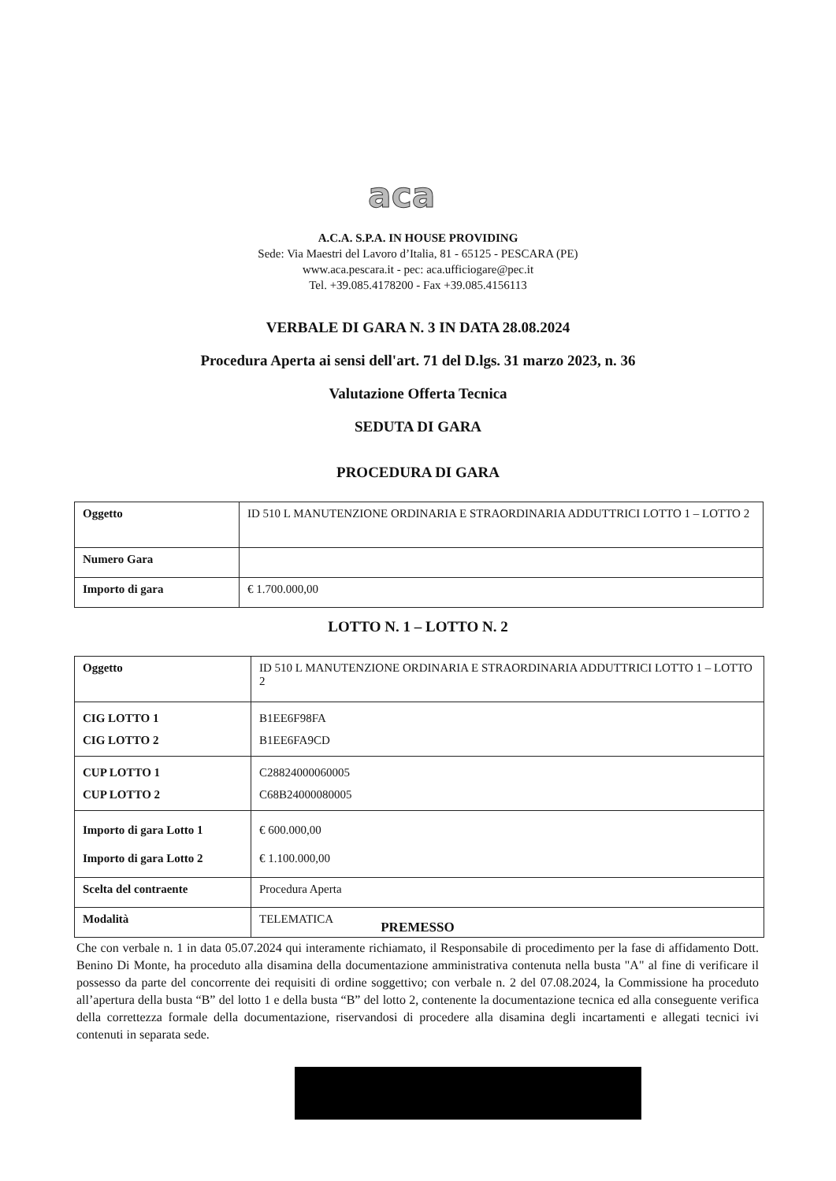aca
A.C.A. S.P.A. IN HOUSE PROVIDING
Sede: Via Maestri del Lavoro d’Italia, 81 - 65125 - PESCARA (PE)
www.aca.pescara.it - pec: aca.ufficiogare@pec.it
Tel. +39.085.4178200 - Fax +39.085.4156113
VERBALE DI GARA N. 3 IN DATA 28.08.2024
Procedura Aperta ai sensi dell'art. 71 del D.lgs. 31 marzo 2023, n. 36
Valutazione Offerta Tecnica
SEDUTA DI GARA
PROCEDURA DI GARA
| Oggetto | ID 510 L MANUTENZIONE ORDINARIA E STRAORDINARIA ADDUTTRICI LOTTO 1 – LOTTO 2 |
| Numero Gara | |
| Importo di gara | € 1.700.000,00 |
LOTTO N. 1 – LOTTO N. 2
| Oggetto | ID 510 L MANUTENZIONE ORDINARIA E STRAORDINARIA ADDUTTRICI LOTTO 1 – LOTTO 2 |
| CIG LOTTO 1 CIG LOTTO 2 | B1EE6F98FA B1EE6FA9CD |
| CUP LOTTO 1 CUP LOTTO 2 | C28824000060005 C68B24000080005 |
| Importo di gara Lotto 1 Importo di gara Lotto 2 | € 600.000,00 € 1.100.000,00 |
| Scelta del contraente | Procedura Aperta |
| Modalità | TELEMATICA |
PREMESSO
Che con verbale n. 1 in data 05.07.2024 qui interamente richiamato, il Responsabile di procedimento per la fase di affidamento Dott. Benino Di Monte, ha proceduto alla disamina della documentazione amministrativa contenuta nella busta "A" al fine di verificare il possesso da parte del concorrente dei requisiti di ordine soggettivo; con verbale n. 2 del 07.08.2024, la Commissione ha proceduto all’apertura della busta “B” del lotto 1 e della busta “B” del lotto 2, contenente la documentazione tecnica ed alla conseguente verifica della correttezza formale della documentazione, riservandosi di procedere alla disamina degli incartamenti e allegati tecnici ivi contenuti in separata sede.